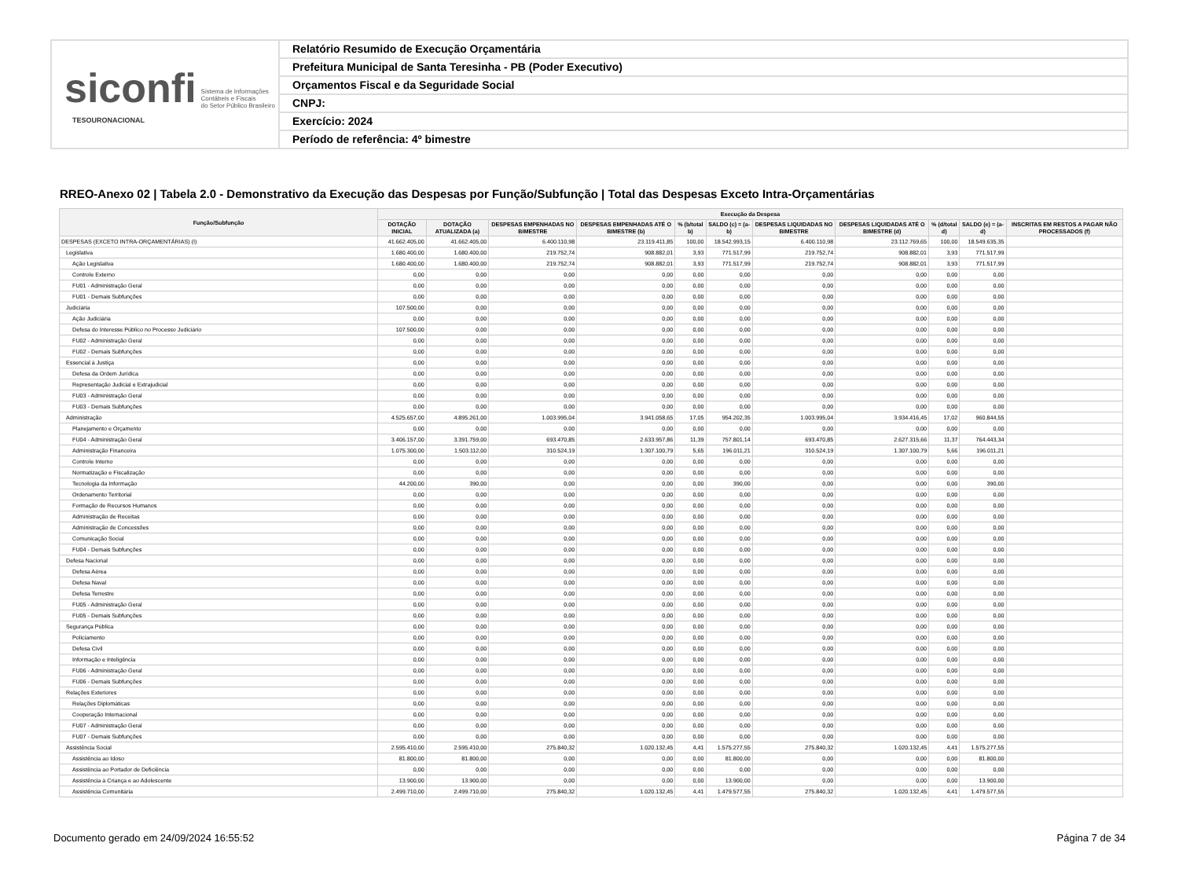siconfi Sistema de Informações
Contábeis e Fiscais
do Setor Público Brasileiro
TESOURONACIONAL
Relatório Resumido de Execução Orçamentária
Prefeitura Municipal de Santa Teresinha - PB (Poder Executivo)
Orçamentos Fiscal e da Seguridade Social
CNPJ:
Exercício: 2024
Período de referência: 4º bimestre
RREO-Anexo 02 | Tabela 2.0 - Demonstrativo da Execução das Despesas por Função/Subfunção | Total das Despesas Exceto Intra-Orçamentárias
| Função/Subfunção | Execução da Despesa | | | | | | | | | | |
| --- | --- | --- | --- | --- | --- | --- | --- | --- | --- | --- | --- |
| | DOTAÇÃO INICIAL | DOTAÇÃO ATUALIZADA (a) | DESPESAS EMPENHADAS NO BIMESTRE | DESPESAS EMPENHADAS ATÉ O BIMESTRE (b) | % (b/total b) | SALDO (c) = (a-b) | DESPESAS LIQUIDADAS NO BIMESTRE | DESPESAS LIQUIDADAS ATÉ O BIMESTRE (d) | % (d/total d) | SALDO (e) = (a-d) | INSCRITAS EM RESTOS A PAGAR NÃO PROCESSADOS (f) |
| DESPESAS (EXCETO INTRA-ORÇAMENTÁRIAS) (I) | 41.662.405,00 | 41.662.405,00 | 6.400.110,98 | 23.119.411,85 | 100,00 | 18.542.993,15 | 6.400.110,98 | 23.112.769,65 | 100,00 | 18.549.635,35 | |
| Legislativa | 1.680.400,00 | 1.680.400,00 | 219.752,74 | 908.882,01 | 3,93 | 771.517,99 | 219.752,74 | 908.882,01 | 3,93 | 771.517,99 | |
| Ação Legislativa | 1.680.400,00 | 1.680.400,00 | 219.752,74 | 908.882,01 | 3,93 | 771.517,99 | 219.752,74 | 908.882,01 | 3,93 | 771.517,99 | |
| Controle Externo | 0,00 | 0,00 | 0,00 | 0,00 | 0,00 | 0,00 | 0,00 | 0,00 | 0,00 | 0,00 | |
| FU01 - Administração Geral | 0,00 | 0,00 | 0,00 | 0,00 | 0,00 | 0,00 | 0,00 | 0,00 | 0,00 | 0,00 | |
| FU01 - Demais Subfunções | 0,00 | 0,00 | 0,00 | 0,00 | 0,00 | 0,00 | 0,00 | 0,00 | 0,00 | 0,00 | |
| Judiciária | 107.500,00 | 0,00 | 0,00 | 0,00 | 0,00 | 0,00 | 0,00 | 0,00 | 0,00 | 0,00 | |
| Ação Judiciária | 0,00 | 0,00 | 0,00 | 0,00 | 0,00 | 0,00 | 0,00 | 0,00 | 0,00 | 0,00 | |
| Defesa do Interesse Público no Processo Judiciário | 107.500,00 | 0,00 | 0,00 | 0,00 | 0,00 | 0,00 | 0,00 | 0,00 | 0,00 | 0,00 | |
| FU02 - Administração Geral | 0,00 | 0,00 | 0,00 | 0,00 | 0,00 | 0,00 | 0,00 | 0,00 | 0,00 | 0,00 | |
| FU02 - Demais Subfunções | 0,00 | 0,00 | 0,00 | 0,00 | 0,00 | 0,00 | 0,00 | 0,00 | 0,00 | 0,00 | |
| Essencial à Justiça | 0,00 | 0,00 | 0,00 | 0,00 | 0,00 | 0,00 | 0,00 | 0,00 | 0,00 | 0,00 | |
| Defesa da Ordem Jurídica | 0,00 | 0,00 | 0,00 | 0,00 | 0,00 | 0,00 | 0,00 | 0,00 | 0,00 | 0,00 | |
| Representação Judicial e Extrajudicial | 0,00 | 0,00 | 0,00 | 0,00 | 0,00 | 0,00 | 0,00 | 0,00 | 0,00 | 0,00 | |
| FU03 - Administração Geral | 0,00 | 0,00 | 0,00 | 0,00 | 0,00 | 0,00 | 0,00 | 0,00 | 0,00 | 0,00 | |
| FU03 - Demais Subfunções | 0,00 | 0,00 | 0,00 | 0,00 | 0,00 | 0,00 | 0,00 | 0,00 | 0,00 | 0,00 | |
| Administração | 4.525.657,00 | 4.895.261,00 | 1.003.995,04 | 3.941.058,65 | 17,05 | 954.202,35 | 1.003.995,04 | 3.934.416,45 | 17,02 | 960.844,55 | |
| Planejamento e Orçamento | 0,00 | 0,00 | 0,00 | 0,00 | 0,00 | 0,00 | 0,00 | 0,00 | 0,00 | 0,00 | |
| FU04 - Administração Geral | 3.406.157,00 | 3.391.759,00 | 693.470,85 | 2.633.957,86 | 11,39 | 757.801,14 | 693.470,85 | 2.627.315,66 | 11,37 | 764.443,34 | |
| Administração Financeira | 1.075.300,00 | 1.503.112,00 | 310.524,19 | 1.307.100,79 | 5,65 | 196.011,21 | 310.524,19 | 1.307.100,79 | 5,66 | 196.011,21 | |
| Controle Interno | 0,00 | 0,00 | 0,00 | 0,00 | 0,00 | 0,00 | 0,00 | 0,00 | 0,00 | 0,00 | |
| Normatização e Fiscalização | 0,00 | 0,00 | 0,00 | 0,00 | 0,00 | 0,00 | 0,00 | 0,00 | 0,00 | 0,00 | |
| Tecnologia da Informação | 44.200,00 | 390,00 | 0,00 | 0,00 | 0,00 | 390,00 | 0,00 | 0,00 | 0,00 | 390,00 | |
| Ordenamento Territorial | 0,00 | 0,00 | 0,00 | 0,00 | 0,00 | 0,00 | 0,00 | 0,00 | 0,00 | 0,00 | |
| Formação de Recursos Humanos | 0,00 | 0,00 | 0,00 | 0,00 | 0,00 | 0,00 | 0,00 | 0,00 | 0,00 | 0,00 | |
| Administração de Receitas | 0,00 | 0,00 | 0,00 | 0,00 | 0,00 | 0,00 | 0,00 | 0,00 | 0,00 | 0,00 | |
| Administração de Concessões | 0,00 | 0,00 | 0,00 | 0,00 | 0,00 | 0,00 | 0,00 | 0,00 | 0,00 | 0,00 | |
| Comunicação Social | 0,00 | 0,00 | 0,00 | 0,00 | 0,00 | 0,00 | 0,00 | 0,00 | 0,00 | 0,00 | |
| FU04 - Demais Subfunções | 0,00 | 0,00 | 0,00 | 0,00 | 0,00 | 0,00 | 0,00 | 0,00 | 0,00 | 0,00 | |
| Defesa Nacional | 0,00 | 0,00 | 0,00 | 0,00 | 0,00 | 0,00 | 0,00 | 0,00 | 0,00 | 0,00 | |
| Defesa Aérea | 0,00 | 0,00 | 0,00 | 0,00 | 0,00 | 0,00 | 0,00 | 0,00 | 0,00 | 0,00 | |
| Defesa Naval | 0,00 | 0,00 | 0,00 | 0,00 | 0,00 | 0,00 | 0,00 | 0,00 | 0,00 | 0,00 | |
| Defesa Terrestre | 0,00 | 0,00 | 0,00 | 0,00 | 0,00 | 0,00 | 0,00 | 0,00 | 0,00 | 0,00 | |
| FU05 - Administração Geral | 0,00 | 0,00 | 0,00 | 0,00 | 0,00 | 0,00 | 0,00 | 0,00 | 0,00 | 0,00 | |
| FU05 - Demais Subfunções | 0,00 | 0,00 | 0,00 | 0,00 | 0,00 | 0,00 | 0,00 | 0,00 | 0,00 | 0,00 | |
| Segurança Pública | 0,00 | 0,00 | 0,00 | 0,00 | 0,00 | 0,00 | 0,00 | 0,00 | 0,00 | 0,00 | |
| Policiamento | 0,00 | 0,00 | 0,00 | 0,00 | 0,00 | 0,00 | 0,00 | 0,00 | 0,00 | 0,00 | |
| Defesa Civil | 0,00 | 0,00 | 0,00 | 0,00 | 0,00 | 0,00 | 0,00 | 0,00 | 0,00 | 0,00 | |
| Informação e Inteligência | 0,00 | 0,00 | 0,00 | 0,00 | 0,00 | 0,00 | 0,00 | 0,00 | 0,00 | 0,00 | |
| FU06 - Administração Geral | 0,00 | 0,00 | 0,00 | 0,00 | 0,00 | 0,00 | 0,00 | 0,00 | 0,00 | 0,00 | |
| FU06 - Demais Subfunções | 0,00 | 0,00 | 0,00 | 0,00 | 0,00 | 0,00 | 0,00 | 0,00 | 0,00 | 0,00 | |
| Relações Exteriores | 0,00 | 0,00 | 0,00 | 0,00 | 0,00 | 0,00 | 0,00 | 0,00 | 0,00 | 0,00 | |
| Relações Diplomáticas | 0,00 | 0,00 | 0,00 | 0,00 | 0,00 | 0,00 | 0,00 | 0,00 | 0,00 | 0,00 | |
| Cooperação Internacional | 0,00 | 0,00 | 0,00 | 0,00 | 0,00 | 0,00 | 0,00 | 0,00 | 0,00 | 0,00 | |
| FU07 - Administração Geral | 0,00 | 0,00 | 0,00 | 0,00 | 0,00 | 0,00 | 0,00 | 0,00 | 0,00 | 0,00 | |
| FU07 - Demais Subfunções | 0,00 | 0,00 | 0,00 | 0,00 | 0,00 | 0,00 | 0,00 | 0,00 | 0,00 | 0,00 | |
| Assistência Social | 2.595.410,00 | 2.595.410,00 | 275.840,32 | 1.020.132,45 | 4,41 | 1.575.277,55 | 275.840,32 | 1.020.132,45 | 4,41 | 1.575.277,55 | |
| Assistência ao Idoso | 81.800,00 | 81.800,00 | 0,00 | 0,00 | 0,00 | 81.800,00 | 0,00 | 0,00 | 0,00 | 81.800,00 | |
| Assistência ao Portador de Deficiência | 0,00 | 0,00 | 0,00 | 0,00 | 0,00 | 0,00 | 0,00 | 0,00 | 0,00 | 0,00 | |
| Assistência à Criança e ao Adolescente | 13.900,00 | 13.900,00 | 0,00 | 0,00 | 0,00 | 13.900,00 | 0,00 | 0,00 | 0,00 | 13.900,00 | |
| Assistência Comunitária | 2.499.710,00 | 2.499.710,00 | 275.840,32 | 1.020.132,45 | 4,41 | 1.479.577,55 | 275.840,32 | 1.020.132,45 | 4,41 | 1.479.577,55 | |
Documento gerado em 24/09/2024 16:55:52 Página 7 de 34